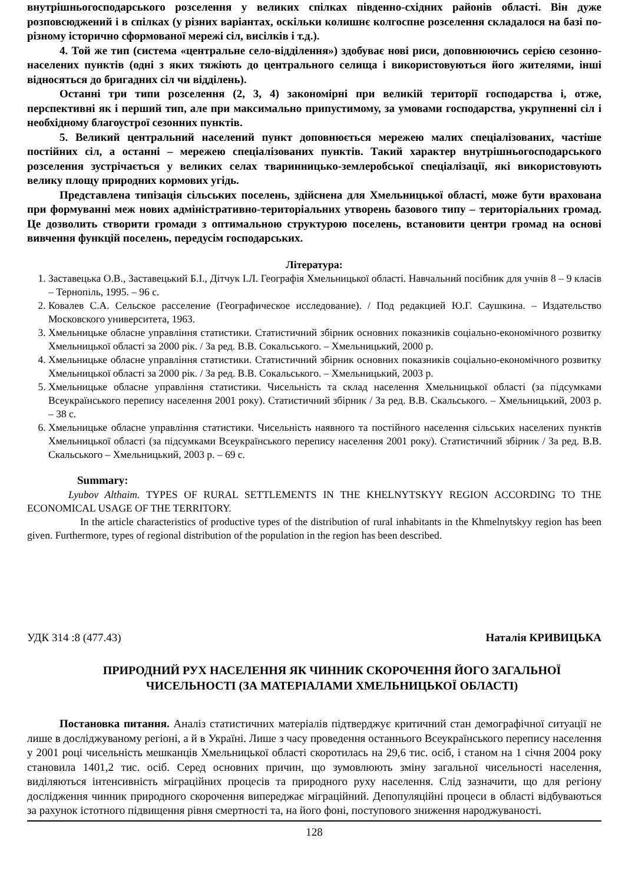внутрішньогосподарського розселення у великих спілках південно-східних районів області. Він дуже розповсюджений і в спілках (у різних варіантах, оскільки колишнє колгоспне розселення складалося на базі по-різному історично сформованої мережі сіл, висілків і т.д.).
4. Той же тип (система «центральне село-відділення») здобуває нові риси, доповнюючись серією сезонно-населених пунктів (одні з яких тяжіють до центрального селища і використовуються його жителями, інші відносяться до бригадних сіл чи відділень).
Останні три типи розселення (2, 3, 4) закономірні при великій території господарства і, отже, перспективні як і перший тип, але при максимально припустимому, за умовами господарства, укрупненні сіл і необхідному благоустрої сезонних пунктів.
5. Великий центральний населений пункт доповнюється мережею малих спеціалізованих, частіше постійних сіл, а останні – мережею спеціалізованих пунктів. Такий характер внутрішньогосподарського розселення зустрічається у великих селах тваринницько-землеробської спеціалізації, які використовують велику площу природних кормових угідь.
Представлена типізація сільських поселень, здійснена для Хмельницької області, може бути врахована при формуванні меж нових адміністративно-територіальних утворень базового типу – територіальних громад. Це дозволить створити громади з оптимальною структурою поселень, встановити центри громад на основі вивчення функцій поселень, передусім господарських.
Література:
1. Заставецька О.В., Заставецький Б.І., Дітчук І.Л. Географія Хмельницької області. Навчальний посібник для учнів 8 – 9 класів – Тернопіль, 1995. – 96 с.
2. Ковалев С.А. Сельское расселение (Географическое исследование). / Под редакцией Ю.Г. Саушкина. – Издательство Московского университета, 1963.
3. Хмельницьке обласне управління статистики. Статистичний збірник основних показників соціально-економічного розвитку Хмельницької області за 2000 рік. / За ред. В.В. Сокальського. – Хмельницький, 2000 р.
4. Хмельницьке обласне управління статистики. Статистичний збірник основних показників соціально-економічного розвитку Хмельницької області за 2000 рік. / За ред. В.В. Сокальського. – Хмельницький, 2003 р.
5. Хмельницьке обласне управління статистики. Чисельність та склад населення Хмельницької області (за підсумками Всеукраїнського перепису населення 2001 року). Статистичний збірник / За ред. В.В. Скальського. – Хмельницький, 2003 р. – 38 с.
6. Хмельницьке обласне управління статистики. Чисельність наявного та постійного населення сільських населених пунктів Хмельницької області (за підсумками Всеукраїнського перепису населення 2001 року). Статистичний збірник / За ред. В.В. Скальського – Хмельницький, 2003 р. – 69 с.
Summary:
Lyubov Althaim. TYPES OF RURAL SETTLEMENTS IN THE KHELNYTSKYY REGION ACCORDING TO THE ECONOMICAL USAGE OF THE TERRITORY.
In the article characteristics of productive types of the distribution of rural inhabitants in the Khmelnytskyy region has been given. Furthermore, types of regional distribution of the population in the region has been described.
УДК 314 :8 (477.43) Наталія КРИВИЦЬКА
ПРИРОДНИЙ РУХ НАСЕЛЕННЯ ЯК ЧИННИК СКОРОЧЕННЯ ЙОГО ЗАГАЛЬНОЇ ЧИСЕЛЬНОСТІ (ЗА МАТЕРІАЛАМИ ХМЕЛЬНИЦЬКОЇ ОБЛАСТІ)
Постановка питання. Аналіз статистичних матеріалів підтверджує критичний стан демографічної ситуації не лише в досліджуваному регіоні, а й в Україні. Лише з часу проведення останнього Всеукраїнського перепису населення у 2001 році чисельність мешканців Хмельницької області скоротилась на 29,6 тис. осіб, і станом на 1 січня 2004 року становила 1401,2 тис. осіб. Серед основних причин, що зумовлюють зміну загальної чисельності населення, виділяються інтенсивність міграційних процесів та природного руху населення. Слід зазначити, що для регіону дослідження чинник природного скорочення випереджає міграційний. Депопуляційні процеси в області відбуваються за рахунок істотного підвищення рівня смертності та, на його фоні, поступового зниження народжуваності.
128